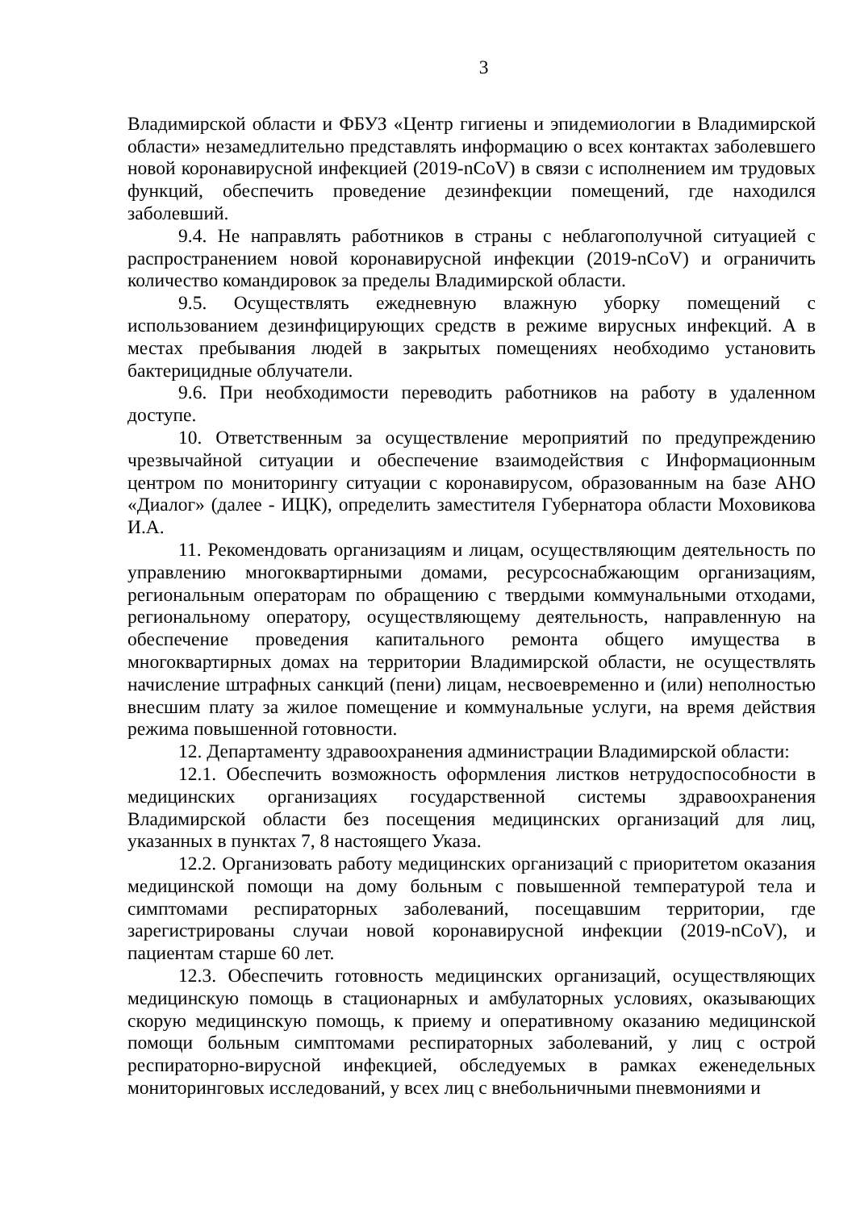3
Владимирской области и ФБУЗ «Центр гигиены и эпидемиологии в Владимирской области» незамедлительно представлять информацию о всех контактах заболевшего новой коронавирусной инфекцией (2019-nCoV) в связи с исполнением им трудовых функций, обеспечить проведение дезинфекции помещений, где находился заболевший.
9.4. Не направлять работников в страны с неблагополучной ситуацией с распространением новой коронавирусной инфекции (2019-nCoV) и ограничить количество командировок за пределы Владимирской области.
9.5. Осуществлять ежедневную влажную уборку помещений с использованием дезинфицирующих средств в режиме вирусных инфекций. А в местах пребывания людей в закрытых помещениях необходимо установить бактерицидные облучатели.
9.6. При необходимости переводить работников на работу в удаленном доступе.
10. Ответственным за осуществление мероприятий по предупреждению чрезвычайной ситуации и обеспечение взаимодействия с Информационным центром по мониторингу ситуации с коронавирусом, образованным на базе АНО «Диалог» (далее - ИЦК), определить заместителя Губернатора области Моховикова И.А.
11. Рекомендовать организациям и лицам, осуществляющим деятельность по управлению многоквартирными домами, ресурсоснабжающим организациям, региональным операторам по обращению с твердыми коммунальными отходами, региональному оператору, осуществляющему деятельность, направленную на обеспечение проведения капитального ремонта общего имущества в многоквартирных домах на территории Владимирской области, не осуществлять начисление штрафных санкций (пени) лицам, несвоевременно и (или) неполностью внесшим плату за жилое помещение и коммунальные услуги, на время действия режима повышенной готовности.
12. Департаменту здравоохранения администрации Владимирской области:
12.1. Обеспечить возможность оформления листков нетрудоспособности в медицинских организациях государственной системы здравоохранения Владимирской области без посещения медицинских организаций для лиц, указанных в пунктах 7, 8 настоящего Указа.
12.2. Организовать работу медицинских организаций с приоритетом оказания медицинской помощи на дому больным с повышенной температурой тела и симптомами респираторных заболеваний, посещавшим территории, где зарегистрированы случаи новой коронавирусной инфекции (2019-nCoV), и пациентам старше 60 лет.
12.3. Обеспечить готовность медицинских организаций, осуществляющих медицинскую помощь в стационарных и амбулаторных условиях, оказывающих скорую медицинскую помощь, к приему и оперативному оказанию медицинской помощи больным симптомами респираторных заболеваний, у лиц с острой респираторно-вирусной инфекцией, обследуемых в рамках еженедельных мониторинговых исследований, у всех лиц с внебольничными пневмониями и